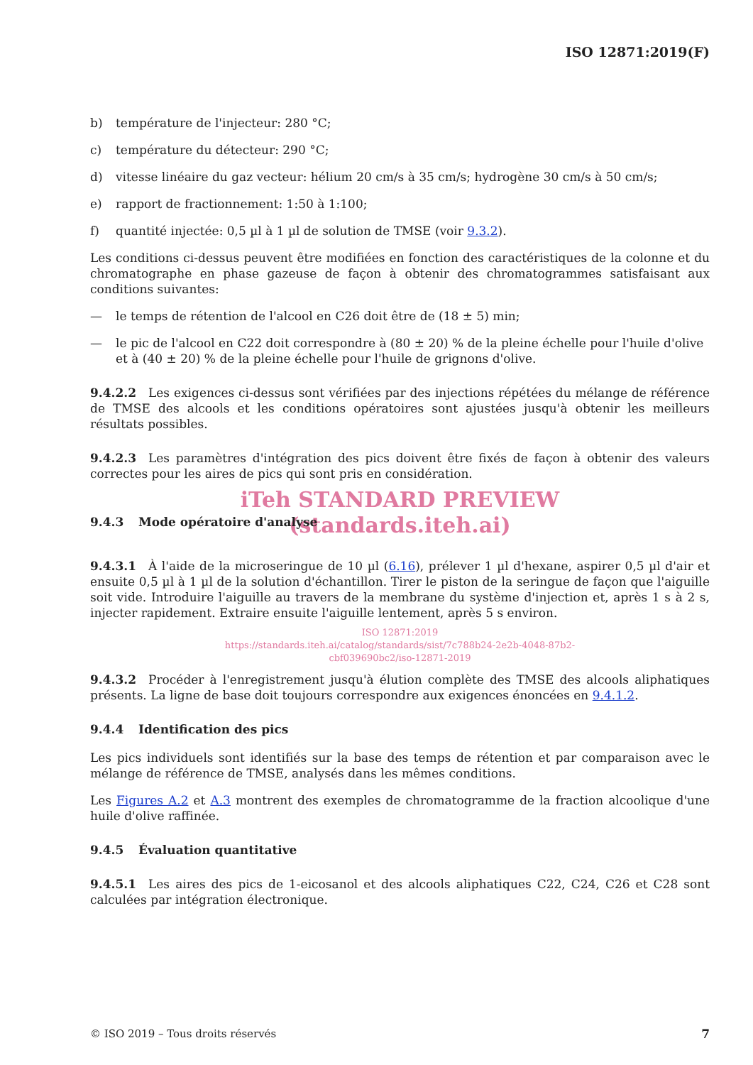ISO 12871:2019(F)
b) température de l'injecteur: 280 °C;
c) température du détecteur: 290 °C;
d) vitesse linéaire du gaz vecteur: hélium 20 cm/s à 35 cm/s; hydrogène 30 cm/s à 50 cm/s;
e) rapport de fractionnement: 1:50 à 1:100;
f) quantité injectée: 0,5 µl à 1 µl de solution de TMSE (voir 9.3.2).
Les conditions ci-dessus peuvent être modifiées en fonction des caractéristiques de la colonne et du chromatographe en phase gazeuse de façon à obtenir des chromatogrammes satisfaisant aux conditions suivantes:
— le temps de rétention de l'alcool en C26 doit être de (18 ± 5) min;
— le pic de l'alcool en C22 doit correspondre à (80 ± 20) % de la pleine échelle pour l'huile d'olive et à (40 ± 20) % de la pleine échelle pour l'huile de grignons d'olive.
9.4.2.2 Les exigences ci-dessus sont vérifiées par des injections répétées du mélange de référence de TMSE des alcools et les conditions opératoires sont ajustées jusqu'à obtenir les meilleurs résultats possibles.
9.4.2.3 Les paramètres d'intégration des pics doivent être fixés de façon à obtenir des valeurs correctes pour les aires de pics qui sont pris en considération.
iTeh STANDARD PREVIEW
(standards.iteh.ai)
9.4.3 Mode opératoire d'analyse
9.4.3.1 À l'aide de la microseringue de 10 µl (6.16), prélever 1 µl d'hexane, aspirer 0,5 µl d'air et ensuite 0,5 µl à 1 µl de la solution d'échantillon. Tirer le piston de la seringue de façon que l'aiguille soit vide. Introduire l'aiguille au travers de la membrane du système d'injection et, après 1 s à 2 s, injecter rapidement. Extraire ensuite l'aiguille lentement, après 5 s environ.
ISO 12871:2019
https://standards.iteh.ai/catalog/standards/sist/7c788b24-2e2b-4048-87b2-
cbf039690bc2/iso-12871-2019
9.4.3.2 Procéder à l'enregistrement jusqu'à élution complète des TMSE des alcools aliphatiques présents. La ligne de base doit toujours correspondre aux exigences énoncées en 9.4.1.2.
9.4.4 Identification des pics
Les pics individuels sont identifiés sur la base des temps de rétention et par comparaison avec le mélange de référence de TMSE, analysés dans les mêmes conditions.
Les Figures A.2 et A.3 montrent des exemples de chromatogramme de la fraction alcoolique d'une huile d'olive raffinée.
9.4.5 Évaluation quantitative
9.4.5.1 Les aires des pics de 1-eicosanol et des alcools aliphatiques C22, C24, C26 et C28 sont calculées par intégration électronique.
© ISO 2019 – Tous droits réservés 7